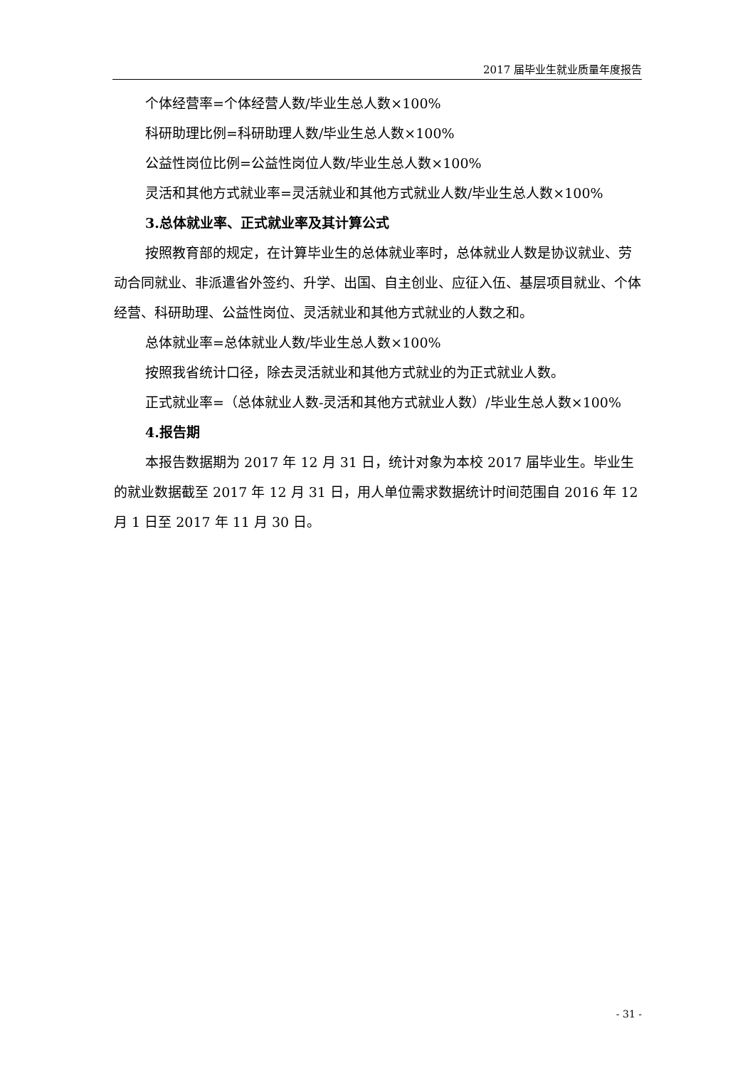2017 届毕业生就业质量年度报告
个体经营率=个体经营人数/毕业生总人数×100%
科研助理比例=科研助理人数/毕业生总人数×100%
公益性岗位比例=公益性岗位人数/毕业生总人数×100%
灵活和其他方式就业率=灵活就业和其他方式就业人数/毕业生总人数×100%
3.总体就业率、正式就业率及其计算公式
按照教育部的规定，在计算毕业生的总体就业率时，总体就业人数是协议就业、劳动合同就业、非派遣省外签约、升学、出国、自主创业、应征入伍、基层项目就业、个体经营、科研助理、公益性岗位、灵活就业和其他方式就业的人数之和。
总体就业率=总体就业人数/毕业生总人数×100%
按照我省统计口径，除去灵活就业和其他方式就业的为正式就业人数。
正式就业率=（总体就业人数-灵活和其他方式就业人数）/毕业生总人数×100%
4.报告期
本报告数据期为 2017 年 12 月 31 日，统计对象为本校 2017 届毕业生。毕业生的就业数据截至 2017 年 12 月 31 日，用人单位需求数据统计时间范围自 2016 年 12 月 1 日至 2017 年 11 月 30 日。
- 31 -